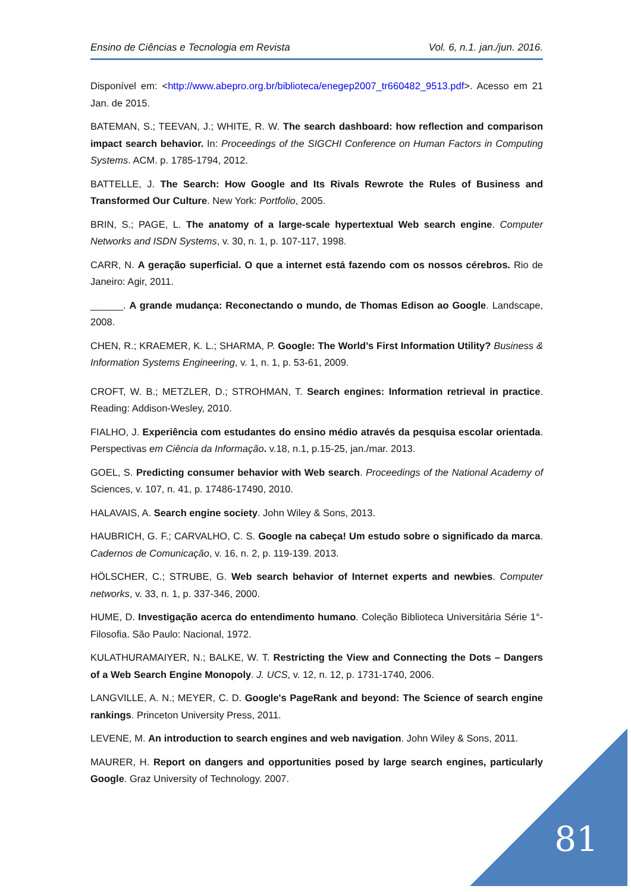Ensino de Ciências e Tecnologia em Revista Vol. 6, n.1. jan./jun. 2016.
Disponível em: <http://www.abepro.org.br/biblioteca/enegep2007_tr660482_9513.pdf>. Acesso em 21 Jan. de 2015.
BATEMAN, S.; TEEVAN, J.; WHITE, R. W. The search dashboard: how reflection and comparison impact search behavior. In: Proceedings of the SIGCHI Conference on Human Factors in Computing Systems. ACM. p. 1785-1794, 2012.
BATTELLE, J. The Search: How Google and Its Rivals Rewrote the Rules of Business and Transformed Our Culture. New York: Portfolio, 2005.
BRIN, S.; PAGE, L. The anatomy of a large-scale hypertextual Web search engine. Computer Networks and ISDN Systems, v. 30, n. 1, p. 107-117, 1998.
CARR, N. A geração superficial. O que a internet está fazendo com os nossos cérebros. Rio de Janeiro: Agir, 2011.
______. A grande mudança: Reconectando o mundo, de Thomas Edison ao Google. Landscape, 2008.
CHEN, R.; KRAEMER, K. L.; SHARMA, P. Google: The World’s First Information Utility? Business & Information Systems Engineering, v. 1, n. 1, p. 53-61, 2009.
CROFT, W. B.; METZLER, D.; STROHMAN, T. Search engines: Information retrieval in practice. Reading: Addison-Wesley, 2010.
FIALHO, J. Experiência com estudantes do ensino médio através da pesquisa escolar orientada. Perspectivas em Ciência da Informação. v.18, n.1, p.15-25, jan./mar. 2013.
GOEL, S. Predicting consumer behavior with Web search. Proceedings of the National Academy of Sciences, v. 107, n. 41, p. 17486-17490, 2010.
HALAVAIS, A. Search engine society. John Wiley & Sons, 2013.
HAUBRICH, G. F.; CARVALHO, C. S. Google na cabeça! Um estudo sobre o significado da marca. Cadernos de Comunicação, v. 16, n. 2, p. 119-139. 2013.
HÖLSCHER, C.; STRUBE, G. Web search behavior of Internet experts and newbies. Computer networks, v. 33, n. 1, p. 337-346, 2000.
HUME, D. Investigação acerca do entendimento humano. Coleção Biblioteca Universitária Série 1°- Filosofia. São Paulo: Nacional, 1972.
KULATHURAMAIYER, N.; BALKE, W. T. Restricting the View and Connecting the Dots – Dangers of a Web Search Engine Monopoly. J. UCS, v. 12, n. 12, p. 1731-1740, 2006.
LANGVILLE, A. N.; MEYER, C. D. Google's PageRank and beyond: The Science of search engine rankings. Princeton University Press, 2011.
LEVENE, M. An introduction to search engines and web navigation. John Wiley & Sons, 2011.
MAURER, H. Report on dangers and opportunities posed by large search engines, particularly Google. Graz University of Technology. 2007.
81